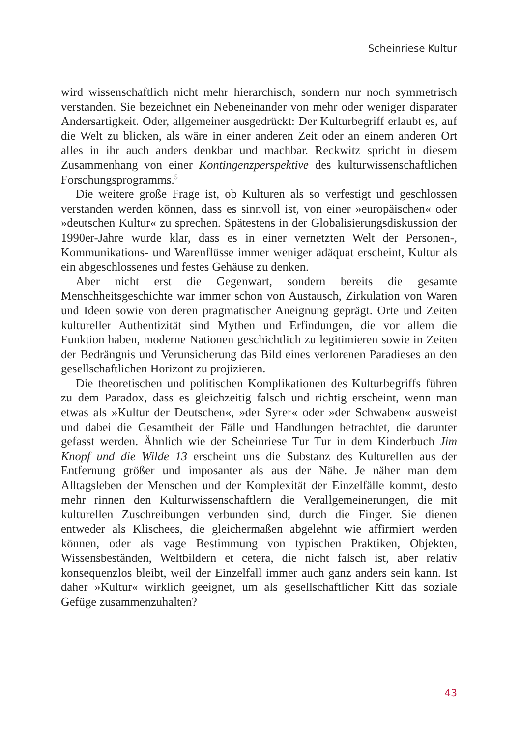Scheinriese Kultur
wird wissenschaftlich nicht mehr hierarchisch, sondern nur noch symmetrisch verstanden. Sie bezeichnet ein Nebeneinander von mehr oder weniger disparater Andersartigkeit. Oder, allgemeiner ausgedrückt: Der Kulturbegriff erlaubt es, auf die Welt zu blicken, als wäre in einer anderen Zeit oder an einem anderen Ort alles in ihr auch anders denkbar und machbar. Reckwitz spricht in diesem Zusammenhang von einer Kontingenzperspektive des kulturwissenschaftlichen Forschungsprogramms.<sup>5</sup>
Die weitere große Frage ist, ob Kulturen als so verfestigt und geschlossen verstanden werden können, dass es sinnvoll ist, von einer »europäischen« oder »deutschen Kultur« zu sprechen. Spätestens in der Globalisierungsdiskussion der 1990er-Jahre wurde klar, dass es in einer vernetzten Welt der Personen-, Kommunikations- und Warenflüsse immer weniger adäquat erscheint, Kultur als ein abgeschlossenes und festes Gehäuse zu denken.
Aber nicht erst die Gegenwart, sondern bereits die gesamte Menschheitsgeschichte war immer schon von Austausch, Zirkulation von Waren und Ideen sowie von deren pragmatischer Aneignung geprägt. Orte und Zeiten kultureller Authentizität sind Mythen und Erfindungen, die vor allem die Funktion haben, moderne Nationen geschichtlich zu legitimieren sowie in Zeiten der Bedrängnis und Verunsicherung das Bild eines verlorenen Paradieses an den gesellschaftlichen Horizont zu projizieren.
Die theoretischen und politischen Komplikationen des Kulturbegriffs führen zu dem Paradox, dass es gleichzeitig falsch und richtig erscheint, wenn man etwas als »Kultur der Deutschen«, »der Syrer« oder »der Schwaben« ausweist und dabei die Gesamtheit der Fälle und Handlungen betrachtet, die darunter gefasst werden. Ähnlich wie der Scheinriese Tur Tur in dem Kinderbuch Jim Knopf und die Wilde 13 erscheint uns die Substanz des Kulturellen aus der Entfernung größer und imposanter als aus der Nähe. Je näher man dem Alltagsleben der Menschen und der Komplexität der Einzelfälle kommt, desto mehr rinnen den Kulturwissenschaftlern die Verallgemeinerungen, die mit kulturellen Zuschreibungen verbunden sind, durch die Finger. Sie dienen entweder als Klischees, die gleichermaßen abgelehnt wie affirmiert werden können, oder als vage Bestimmung von typischen Praktiken, Objekten, Wissensbeständen, Weltbildern et cetera, die nicht falsch ist, aber relativ konsequenzlos bleibt, weil der Einzelfall immer auch ganz anders sein kann. Ist daher »Kultur« wirklich geeignet, um als gesellschaftlicher Kitt das soziale Gefüge zusammenzuhalten?
43